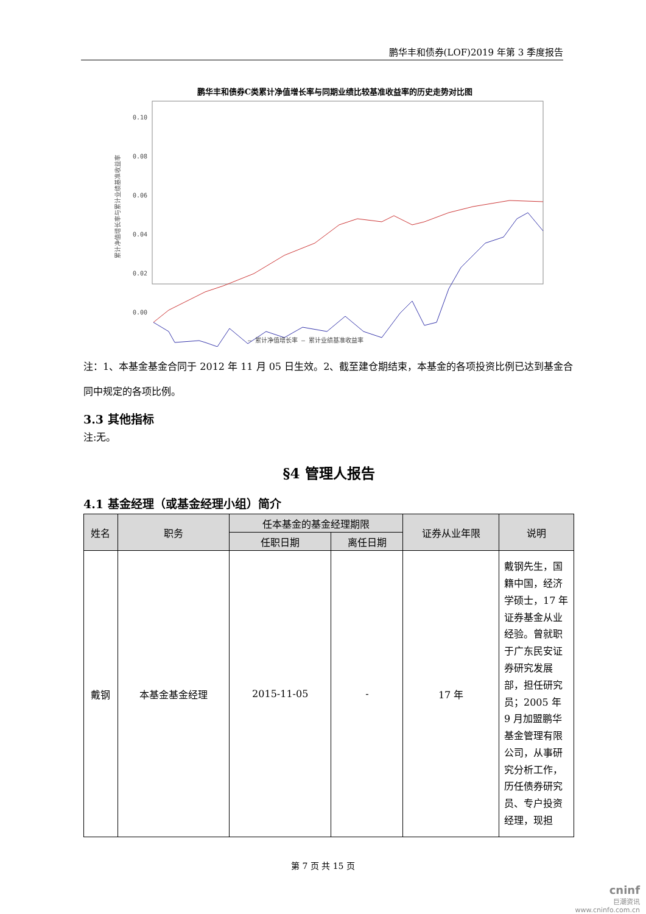鹏华丰和债券(LOF)2019 年第 3 季度报告
鹏华丰和债券C类累计净值增长率与同期业绩比较基准收益率的历史走势对比图
累计净值增长率与累计业绩基准收益率
0.10
0.08
0.06
0.04
0.02
0.00
— 累计净值增长率 — 累计业绩基准收益率
注：1、本基金基金合同于 2012 年 11 月 05 日生效。2、截至建仓期结束，本基金的各项投资比例已达到基金合同中规定的各项比例。
3.3 其他指标
注:无。
§4 管理人报告
4.1 基金经理（或基金经理小组）简介
| 姓名 | 职务 | 任本基金的基金经理期限 | | 证券从业年限 | 说明 |
| --- | --- | --- | --- | --- | --- |
| | | 任职日期 | 离任日期 | | |
| 戴钢 | 本基金基金经理 | 2015-11-05 | - | 17 年 | 戴钢先生，国籍中国，经济学硕士，17 年证券基金从业经验。曾就职于广东民安证券研究发展部，担任研究员；2005 年 9 月加盟鹏华基金管理有限公司，从事研究分析工作，历任债券研究员、专户投资经理，现担 |
第 7 页 共 15 页
cninf
巨潮资讯
www.cninfo.com.cn